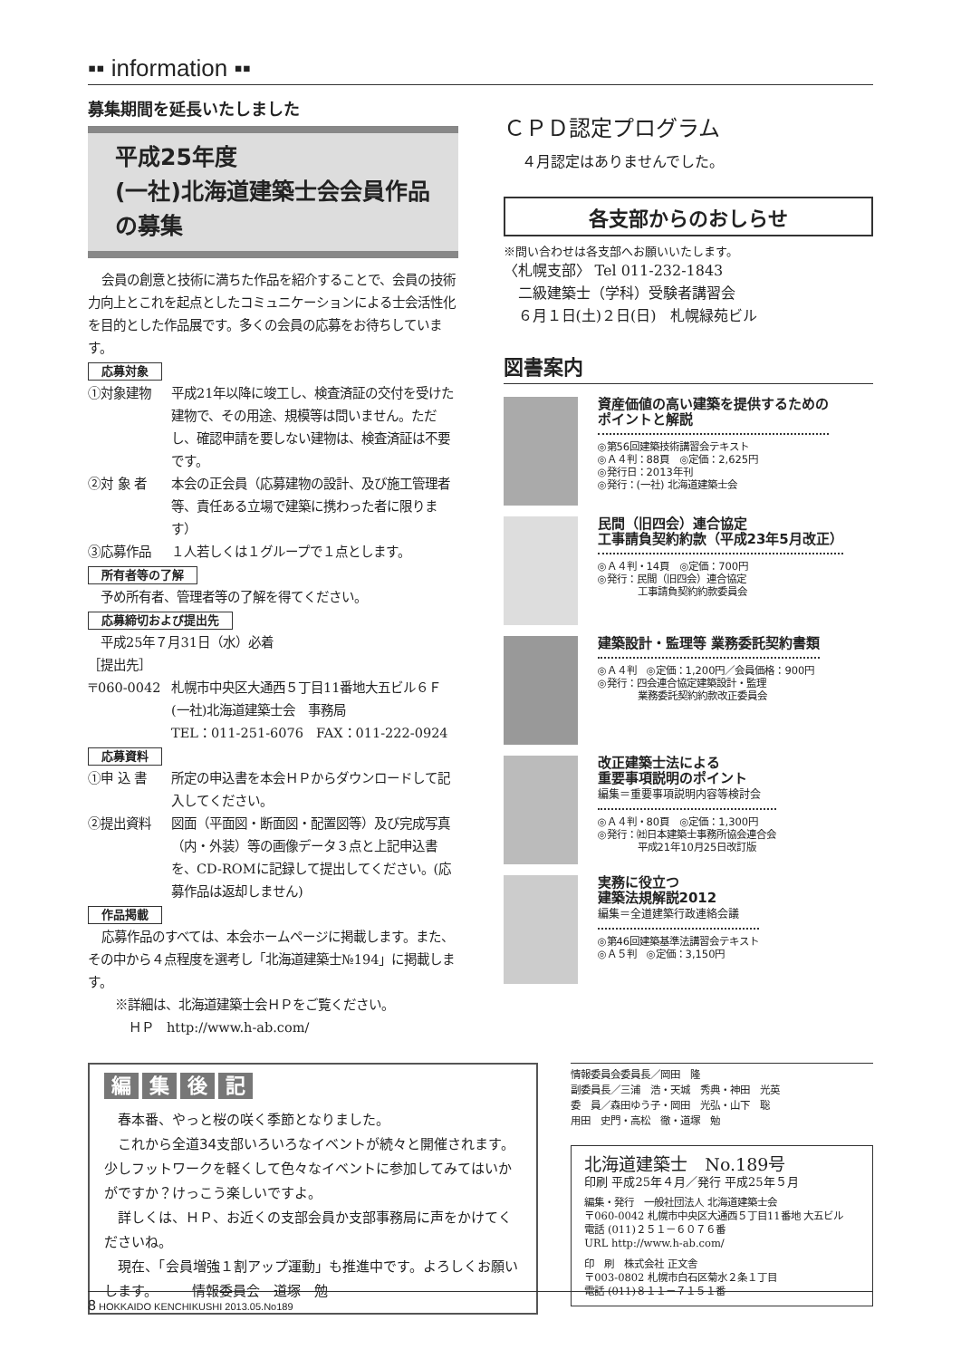▪▪ information ▪▪
募集期間を延長いたしました
平成25年度
(一社)北海道建築士会会員作品の募集
会員の創意と技術に満ちた作品を紹介することで、会員の技術力向上とこれを起点としたコミュニケーションによる士会活性化を目的とした作品展です。多くの会員の応募をお待ちしています。
応募対象
①対象建物 平成21年以降に竣工し、検査済証の交付を受けた建物で、その用途、規模等は問いません。ただし、確認申請を要しない建物は、検査済証は不要です。
②対 象 者 本会の正会員（応募建物の設計、及び施工管理者等、責任ある立場で建築に携わった者に限ります）
③応募作品 １人若しくは１グループで１点とします。
所有者等の了解
　予め所有者、管理者等の了解を得てください。
応募締切および提出先
　平成25年７月31日（水）必着
［提出先］
〒060-0042 札幌市中央区大通西５丁目11番地大五ビル６Ｆ
(一社)北海道建築士会　事務局
TEL：011-251-6076　FAX：011-222-0924
応募資料
①申 込 書 所定の申込書を本会ＨＰからダウンロードして記入してください。
②提出資料 図面（平面図・断面図・配置図等）及び完成写真（内・外装）等の画像データ３点と上記申込書を、CD-ROMに記録して提出してください。(応募作品は返却しません)
作品掲載
応募作品のすべては、本会ホームページに掲載します。また、その中から４点程度を選考し「北海道建築士№194」に掲載します。
※詳細は、北海道建築士会ＨＰをご覧ください。
ＨＰ　http://www.h-ab.com/
ＣＰＤ認定プログラム
４月認定はありませんでした。
各支部からのおしらせ
※問い合わせは各支部へお願いいたします。
〈札幌支部〉 Tel 011-232-1843
　二級建築士（学科）受験者講習会
　６月１日(土)２日(日)　札幌緑苑ビル
図書案内
資産価値の高い建築を提供するための
ポイントと解説
◎第56回建築技術講習会テキスト
◎Ａ４判：88頁　◎定価：2,625円
◎発行日：2013年刊
◎発行：(一社) 北海道建築士会
民間（旧四会）連合協定
工事請負契約約款（平成23年5月改正）
◎Ａ４判・14頁　◎定価：700円
◎発行：民間（旧四会）連合協定
　　　　工事請負契約約款委員会
建築設計・監理等 業務委託契約書類
◎Ａ４判　◎定価：1,200円／会員価格：900円
◎発行：四会連合協定建築設計・監理
　　　　業務委託契約約款改正委員会
改正建築士法による
重要事項説明のポイント
編集＝重要事項説明内容等検討会
◎Ａ４判・80頁　◎定価：1,300円
◎発行：㈳日本建築士事務所協会連合会
　　　　平成21年10月25日改訂版
実務に役立つ
建築法規解説2012
編集＝全道建築行政連絡会議
◎第46回建築基準法講習会テキスト
◎Ａ５判　◎定価：3,150円
編集後記
春本番、やっと桜の咲く季節となりました。
これから全道34支部いろいろなイベントが続々と開催されます。少しフットワークを軽くして色々なイベントに参加してみてはいかがですか？けっこう楽しいですよ。
詳しくは、ＨＰ、お近くの支部会員か支部事務局に声をかけてくださいね。
現在、「会員増強１割アップ運動」も推進中です。よろしくお願いします。　　　情報委員会　道塚　勉
情報委員会委員長／岡田　隆
副委員長／三浦　浩・天城　秀典・神田　光英
委　員／森田ゆう子・岡田　光弘・山下　聡
用田　史門・高松　徹・道塚　勉
北海道建築士　No.189号
印刷 平成25年４月／発行 平成25年５月
編集・発行　一般社団法人 北海道建築士会
〒060-0042 札幌市中央区大通西５丁目11番地 大五ビル
電話 (011)２５１－６０７６番
URL http://www.h-ab.com/
印　刷　株式会社 正文舎
〒003-0802 札幌市白石区菊水２条１丁目
電話 (011)８１１－７１５１番
8 HOKKAIDO KENCHIKUSHI 2013.05.No189